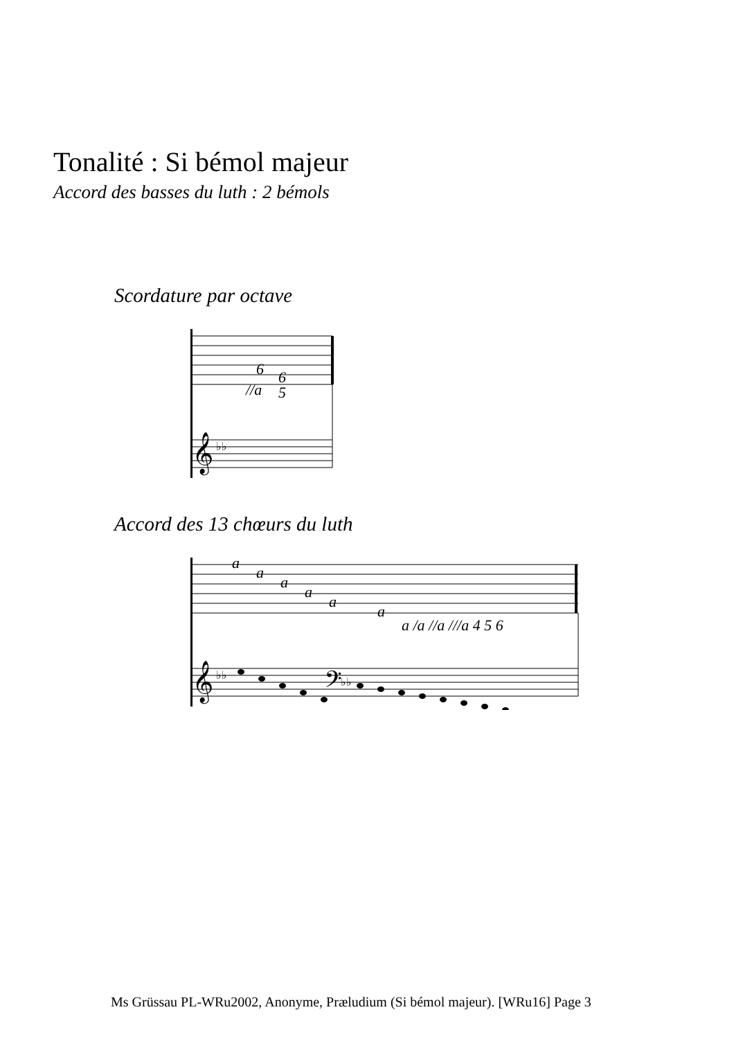Tonalité : Si bémol majeur
Accord des basses du luth : 2 bémols
Scordature par octave
6
6
//a
5
𝄞
♭♭
Accord des 13 chœurs du luth
a
a
a
a
a
a
a /a //a ///a 4 5 6
𝄞
♭♭
𝄢
♭♭
Ms Grüssau PL-WRu2002, Anonyme, Præludium (Si bémol majeur). [WRu16] Page 3